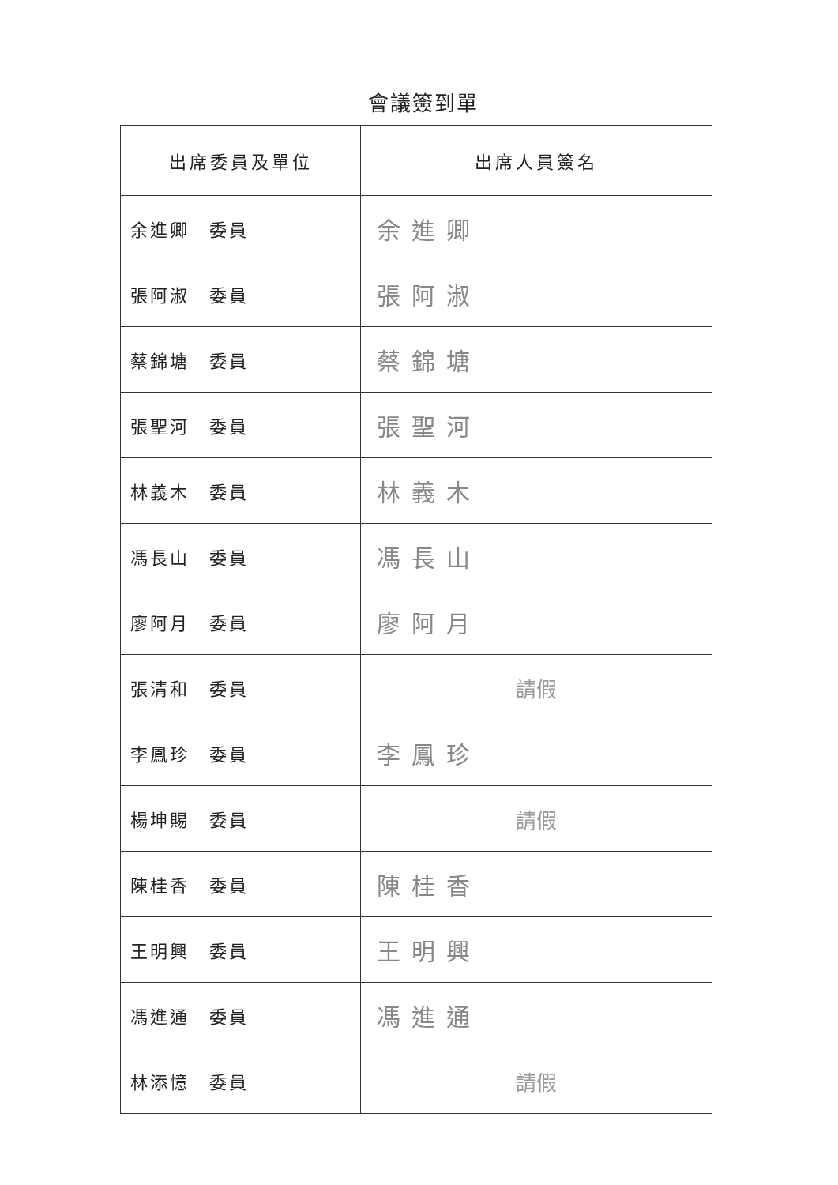會議簽到單
| 出席委員及單位 | 出席人員簽名 |
| --- | --- |
| 余進卿 委員 | 余進卿 |
| 張阿淑 委員 | 張阿淑 |
| 蔡錦塘 委員 | 蔡錦塘 |
| 張聖河 委員 | 張聖河 |
| 林義木 委員 | 林義木 |
| 馮長山 委員 | 馮長山 |
| 廖阿月 委員 | 廖阿月 |
| 張清和 委員 | 請假 |
| 李鳳珍 委員 | 李鳳珍 |
| 楊坤賜 委員 | 請假 |
| 陳桂香 委員 | 陳桂香 |
| 王明興 委員 | 王明興 |
| 馮進通 委員 | 馮進通 |
| 林添憶 委員 | 請假 |